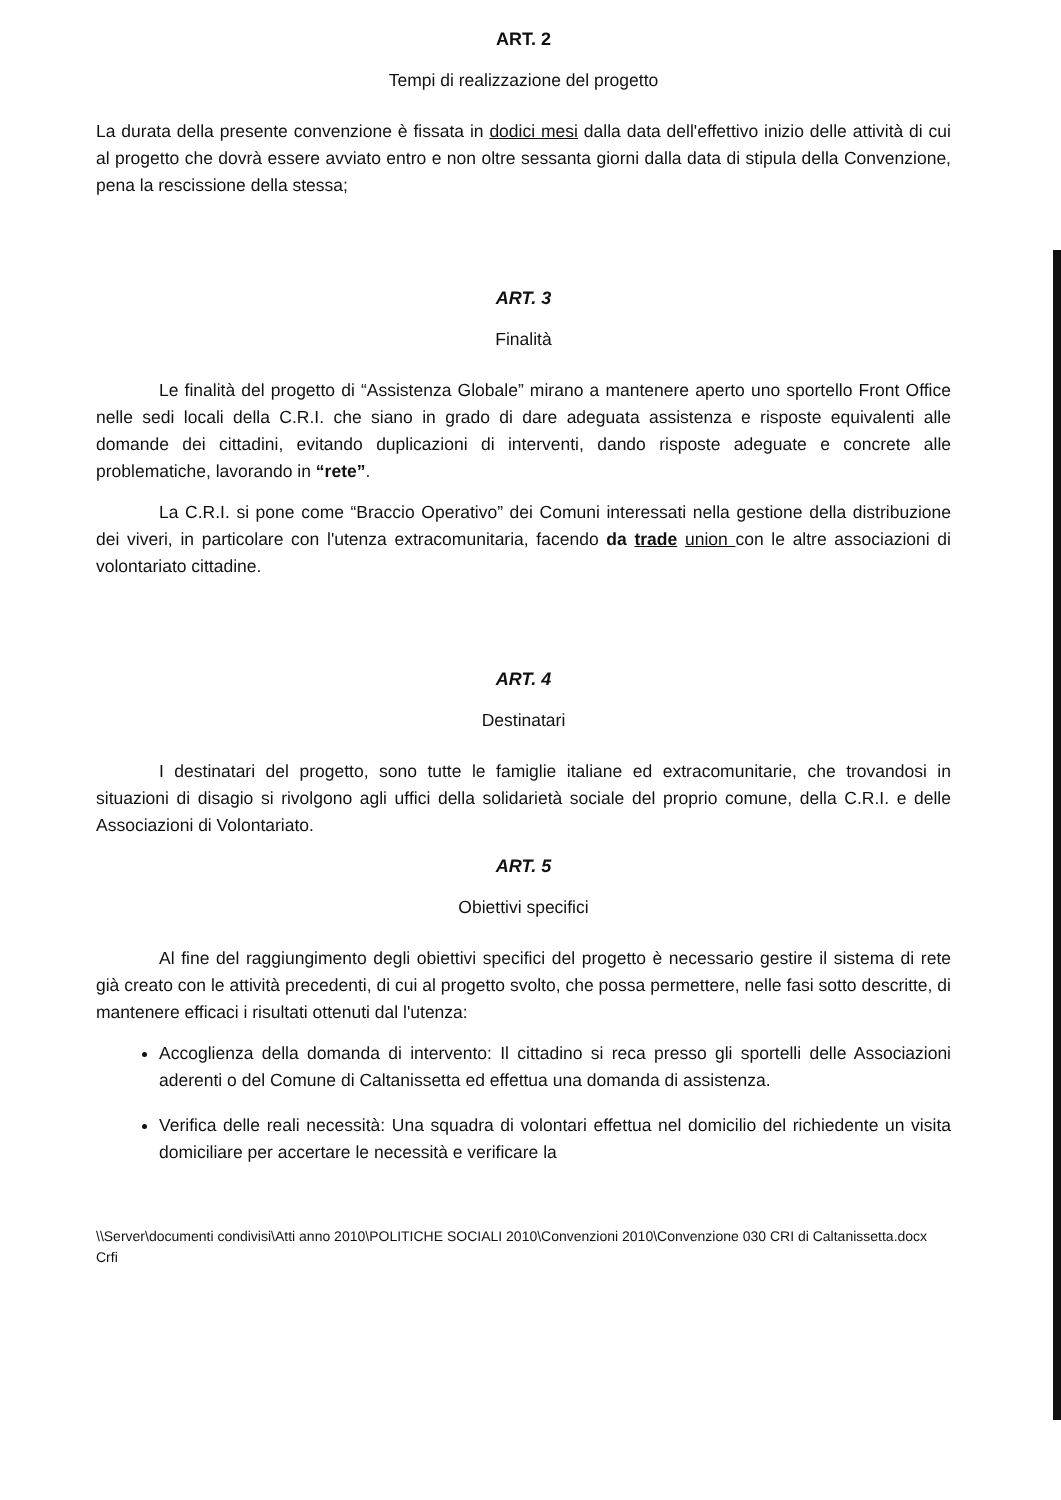ART. 2
Tempi di realizzazione del progetto
La durata della presente convenzione è fissata in dodici mesi dalla data dell'effettivo inizio delle attività di cui al progetto che dovrà essere avviato entro e non oltre sessanta giorni dalla data di stipula della Convenzione, pena la rescissione della stessa;
ART. 3
Finalità
Le finalità del progetto di “Assistenza Globale” mirano a mantenere aperto uno sportello Front Office nelle sedi locali della C.R.I. che siano in grado di dare adeguata assistenza e risposte equivalenti alle domande dei cittadini, evitando duplicazioni di interventi, dando risposte adeguate e concrete alle problematiche, lavorando in “rete”.
La C.R.I. si pone come “Braccio Operativo” dei Comuni interessati nella gestione della distribuzione dei viveri, in particolare con l'utenza extracomunitaria, facendo da trade union con le altre associazioni di volontariato cittadine.
ART. 4
Destinatari
I destinatari del progetto, sono tutte le famiglie italiane ed extracomunitarie, che trovandosi in situazioni di disagio si rivolgono agli uffici della solidarietà sociale del proprio comune, della C.R.I. e delle Associazioni di Volontariato.
ART. 5
Obiettivi specifici
Al fine del raggiungimento degli obiettivi specifici del progetto è necessario gestire il sistema di rete già creato con le attività precedenti, di cui al progetto svolto, che possa permettere, nelle fasi sotto descritte, di mantenere efficaci i risultati ottenuti dal l'utenza:
Accoglienza della domanda di intervento: Il cittadino si reca presso gli sportelli delle Associazioni aderenti o del Comune di Caltanissetta ed effettua una domanda di assistenza.
Verifica delle reali necessità: Una squadra di volontari effettua nel domicilio del richiedente un visita domiciliare per accertare le necessità e verificare la
\\Server\documenti condivisi\Atti anno 2010\POLITICHE SOCIALI 2010\Convenzioni 2010\Convenzione 030 CRI di Caltanissetta.docx Crfi